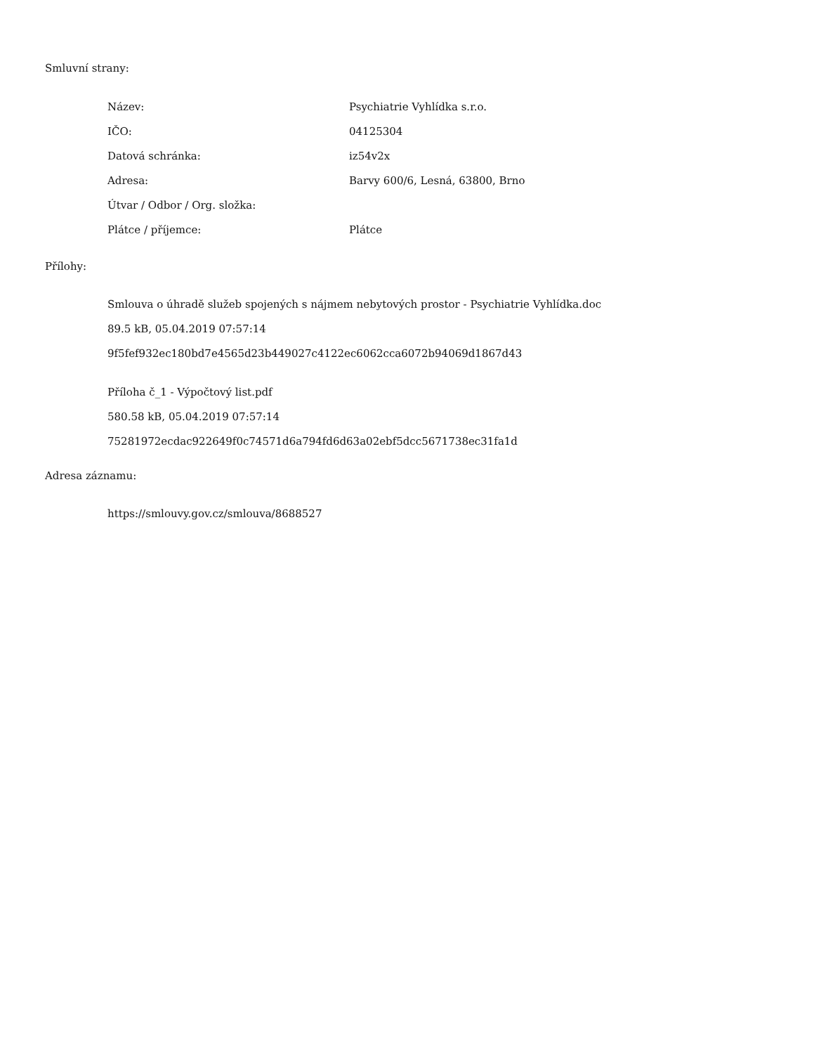Smluvní strany:
| Název: | Psychiatrie Vyhlídka s.r.o. |
| IČO: | 04125304 |
| Datová schránka: | iz54v2x |
| Adresa: | Barvy 600/6, Lesná, 63800, Brno |
| Útvar / Odbor / Org. složka: | |
| Plátce / příjemce: | Plátce |
Přílohy:
Smlouva o úhradě služeb spojených s nájmem nebytových prostor - Psychiatrie Vyhlídka.doc
89.5 kB, 05.04.2019 07:57:14
9f5fef932ec180bd7e4565d23b449027c4122ec6062cca6072b94069d1867d43
Příloha č_1 - Výpočtový list.pdf
580.58 kB, 05.04.2019 07:57:14
75281972ecdac922649f0c74571d6a794fd6d63a02ebf5dcc5671738ec31fa1d
Adresa záznamu:
https://smlouvy.gov.cz/smlouva/8688527